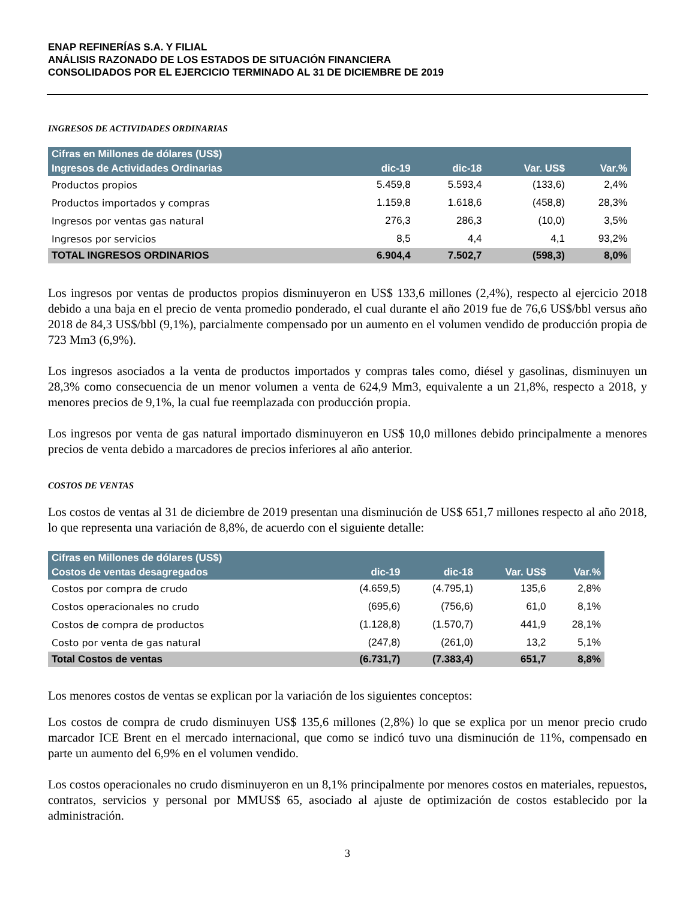ENAP REFINERÍAS S.A. Y FILIAL
ANÁLISIS RAZONADO DE LOS ESTADOS DE SITUACIÓN FINANCIERA
CONSOLIDADOS POR EL EJERCICIO TERMINADO AL 31 DE DICIEMBRE DE 2019
INGRESOS DE ACTIVIDADES ORDINARIAS
| Cifras en Millones de dólares (US$) | | | | |
| --- | --- | --- | --- | --- |
| Ingresos de Actividades Ordinarias | dic-19 | dic-18 | Var. US$ | Var.% |
| Productos propios | 5.459,8 | 5.593,4 | (133,6) | 2,4% |
| Productos importados y compras | 1.159,8 | 1.618,6 | (458,8) | 28,3% |
| Ingresos por ventas gas natural | 276,3 | 286,3 | (10,0) | 3,5% |
| Ingresos por servicios | 8,5 | 4,4 | 4,1 | 93,2% |
| TOTAL INGRESOS ORDINARIOS | 6.904,4 | 7.502,7 | (598,3) | 8,0% |
Los ingresos por ventas de productos propios disminuyeron en US$ 133,6 millones (2,4%), respecto al ejercicio 2018 debido a una baja en el precio de venta promedio ponderado, el cual durante el año 2019 fue de 76,6 US$/bbl versus año 2018 de 84,3 US$/bbl (9,1%), parcialmente compensado por un aumento en el volumen vendido de producción propia de 723 Mm3 (6,9%).
Los ingresos asociados a la venta de productos importados y compras tales como, diésel y gasolinas, disminuyen un 28,3% como consecuencia de un menor volumen a venta de 624,9 Mm3, equivalente a un 21,8%, respecto a 2018, y menores precios de 9,1%, la cual fue reemplazada con producción propia.
Los ingresos por venta de gas natural importado disminuyeron en US$ 10,0 millones debido principalmente a menores precios de venta debido a marcadores de precios inferiores al año anterior.
COSTOS DE VENTAS
Los costos de ventas al 31 de diciembre de 2019 presentan una disminución de US$ 651,7 millones respecto al año 2018, lo que representa una variación de 8,8%, de acuerdo con el siguiente detalle:
| Cifras en Millones de dólares (US$) | | | | |
| --- | --- | --- | --- | --- |
| Costos de ventas desagregados | dic-19 | dic-18 | Var. US$ | Var.% |
| Costos por compra de crudo | (4.659,5) | (4.795,1) | 135,6 | 2,8% |
| Costos operacionales no crudo | (695,6) | (756,6) | 61,0 | 8,1% |
| Costos de compra de productos | (1.128,8) | (1.570,7) | 441,9 | 28,1% |
| Costo por venta de gas natural | (247,8) | (261,0) | 13,2 | 5,1% |
| Total Costos de ventas | (6.731,7) | (7.383,4) | 651,7 | 8,8% |
Los menores costos de ventas se explican por la variación de los siguientes conceptos:
Los costos de compra de crudo disminuyen US$ 135,6 millones (2,8%) lo que se explica por un menor precio crudo marcador ICE Brent en el mercado internacional, que como se indicó tuvo una disminución de 11%, compensado en parte un aumento del 6,9% en el volumen vendido.
Los costos operacionales no crudo disminuyeron en un 8,1% principalmente por menores costos en materiales, repuestos, contratos, servicios y personal por MMUS$ 65, asociado al ajuste de optimización de costos establecido por la administración.
3